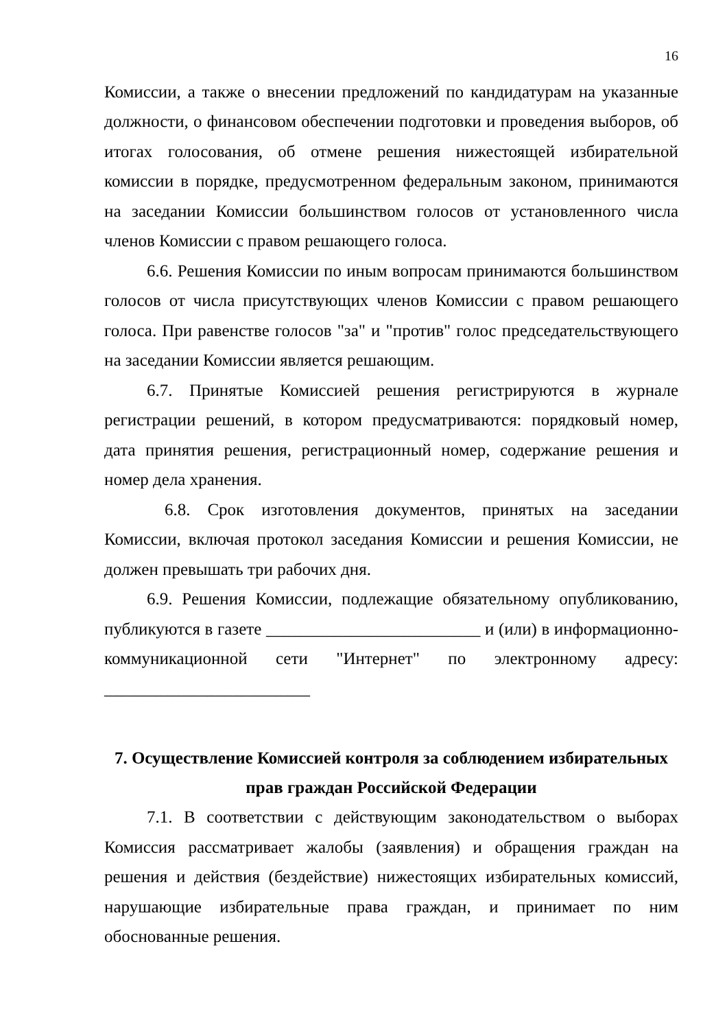16
Комиссии, а также о внесении предложений по кандидатурам на указанные должности, о финансовом обеспечении подготовки и проведения выборов, об итогах голосования, об отмене решения нижестоящей избирательной комиссии в порядке, предусмотренном федеральным законом, принимаются на заседании Комиссии большинством голосов от установленного числа членов Комиссии с правом решающего голоса.
6.6. Решения Комиссии по иным вопросам принимаются большинством голосов от числа присутствующих членов Комиссии с правом решающего голоса. При равенстве голосов "за" и "против" голос председательствующего на заседании Комиссии является решающим.
6.7. Принятые Комиссией решения регистрируются в журнале регистрации решений, в котором предусматриваются: порядковый номер, дата принятия решения, регистрационный номер, содержание решения и номер дела хранения.
6.8. Срок изготовления документов, принятых на заседании Комиссии, включая протокол заседания Комиссии и решения Комиссии, не должен превышать три рабочих дня.
6.9. Решения Комиссии, подлежащие обязательному опубликованию, публикуются в газете _________________________ и (или) в информационно-коммуникационной сети "Интернет" по электронному адресу: ________________________
7. Осуществление Комиссией контроля за соблюдением избирательных прав граждан Российской Федерации
7.1. В соответствии с действующим законодательством о выборах Комиссия рассматривает жалобы (заявления) и обращения граждан на решения и действия (бездействие) нижестоящих избирательных комиссий, нарушающие избирательные права граждан, и принимает по ним обоснованные решения.